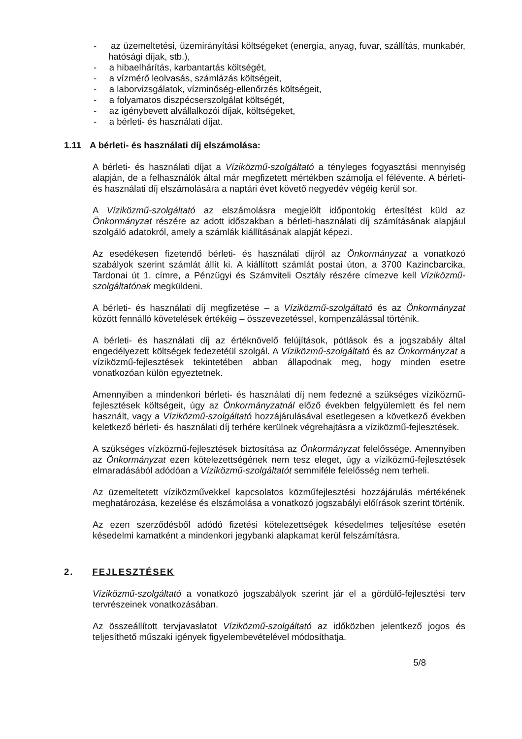- az üzemeltetési, üzemirányítási költségeket (energia, anyag, fuvar, szállítás, munkabér, hatósági díjak, stb.),
- a hibaelhárítás, karbantartás költségét,
- a vízmérő leolvasás, számlázás költségeit,
- a laborvizsgálatok, vízminőség-ellenőrzés költségeit,
- a folyamatos diszpécserszolgálat költségét,
- az igénybevett alvállalkozói díjak, költségeket,
- a bérleti- és használati díjat.
1.11 A bérleti- és használati díj elszámolása:
A bérleti- és használati díjat a Víziközmű-szolgáltató a tényleges fogyasztási mennyiség alapján, de a felhasználók által már megfizetett mértékben számolja el félévente. A bérleti- és használati díj elszámolására a naptári évet követő negyedév végéig kerül sor.
A Víziközmű-szolgáltató az elszámolásra megjelölt időpontokig értesítést küld az Önkormányzat részére az adott időszakban a bérleti-használati díj számításának alapjául szolgáló adatokról, amely a számlák kiállításának alapját képezi.
Az esedékesen fizetendő bérleti- és használati díjról az Önkormányzat a vonatkozó szabályok szerint számlát állít ki. A kiállított számlát postai úton, a 3700 Kazincbarcika, Tardonai út 1. címre, a Pénzügyi és Számviteli Osztály részére címezve kell Víziközmű-szolgáltatónak megküldeni.
A bérleti- és használati díj megfizetése – a Víziközmű-szolgáltató és az Önkormányzat között fennálló követelések értékéig – összevezetéssel, kompenzálással történik.
A bérleti- és használati díj az értéknövelő felújítások, pótlások és a jogszabály által engedélyezett költségek fedezetéül szolgál. A Víziközmű-szolgáltató és az Önkormányzat a víziközmű-fejlesztések tekintetében abban állapodnak meg, hogy minden esetre vonatkozóan külön egyeztetnek.
Amennyiben a mindenkori bérleti- és használati díj nem fedezné a szükséges víziközmű-fejlesztések költségeit, úgy az Önkormányzatnál előző években felgyülemlett és fel nem használt, vagy a Víziközmű-szolgáltató hozzájárulásával esetlegesen a következő években keletkező bérleti- és használati díj terhére kerülnek végrehajtásra a víziközmű-fejlesztések.
A szükséges vízközmű-fejlesztések biztosítása az Önkormányzat felelőssége. Amennyiben az Önkormányzat ezen kötelezettségének nem tesz eleget, úgy a víziközmű-fejlesztések elmaradásából adódóan a Víziközmű-szolgáltatót semmiféle felelősség nem terheli.
Az üzemeltetett víziközművekkel kapcsolatos közműfejlesztési hozzájárulás mértékének meghatározása, kezelése és elszámolása a vonatkozó jogszabályi előírások szerint történik.
Az ezen szerződésből adódó fizetési kötelezettségek késedelmes teljesítése esetén késedelmi kamatként a mindenkori jegybanki alapkamat kerül felszámításra.
2. FEJLESZTÉSEK
Víziközmű-szolgáltató a vonatkozó jogszabályok szerint jár el a gördülő-fejlesztési terv tervrészeinek vonatkozásában.
Az összeállított tervjavaslatot Víziközmű-szolgáltató az időközben jelentkező jogos és teljesíthető műszaki igények figyelembevételével módosíthatja.
5/8